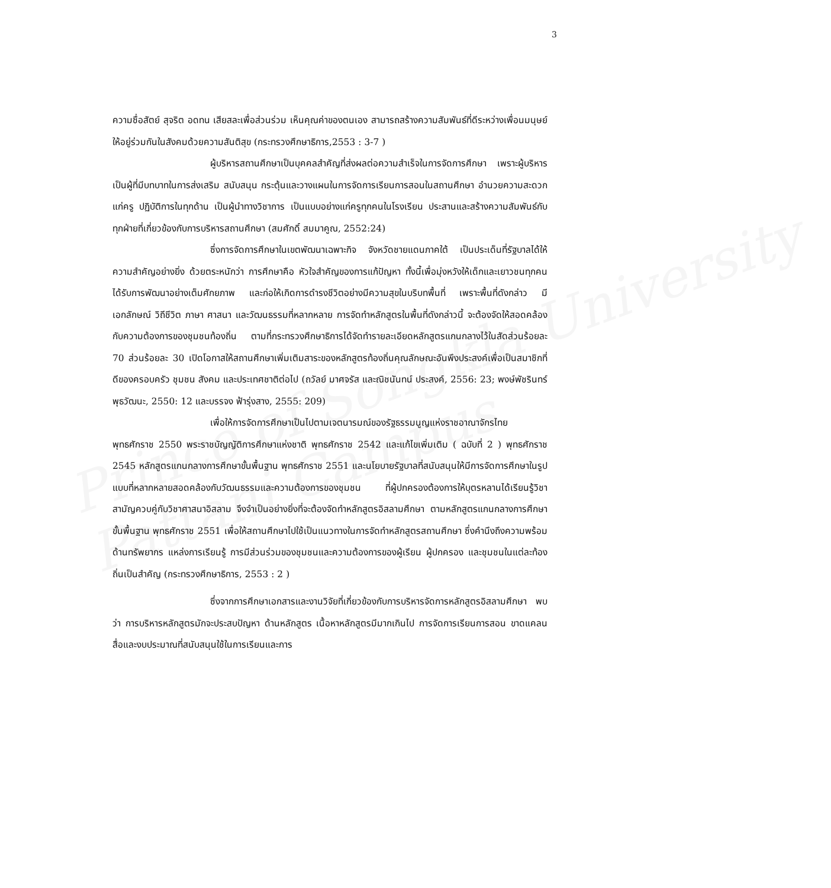Prince of Songkla University
Pattani Campus
3
ความซื่อสัตย์ สุจริต อดทน เสียสละเพื่อส่วนร่วม เห็นคุณค่าของตนเอง สามารถสร้างความสัมพันธ์ที่ดีระหว่างเพื่อนมนุษย์ให้อยู่ร่วมกันในสังคมด้วยความสันติสุข (กระทรวงศึกษาธิการ,2553 : 3-7 )
ผู้บริหารสถานศึกษาเป็นบุคคลสำคัญที่ส่งผลต่อความสำเร็จในการจัดการศึกษา เพราะผู้บริหารเป็นผู้ที่มีบทบาทในการส่งเสริม สนับสนุน กระตุ้นและวางแผนในการจัดการเรียนการสอนในสถานศึกษา อำนวยความสะดวกแก่ครู ปฏิบัติการในทุกด้าน เป็นผู้นำทางวิชาการ เป็นแบบอย่างแก่ครูทุกคนในโรงเรียน ประสานและสร้างความสัมพันธ์กับทุกฝ่ายที่เกี่ยวข้องกับการบริหารสถานศึกษา (สมศักดิ์ สมมาคูณ, 2552:24)
ซึ่งการจัดการศึกษาในเขตพัฒนาเฉพาะกิจ จังหวัดชายแดนภาคใต้ เป็นประเด็นที่รัฐบาลได้ให้ความสำคัญอย่างยิ่ง ด้วยตระหนักว่า การศึกษาคือ หัวใจสำคัญของการแก้ปัญหา ทั้งนี้เพื่อมุ่งหวังให้เด็กและเยาวชนทุกคนได้รับการพัฒนาอย่างเต็มศักยภาพ และก่อให้เกิดการดำรงชีวิตอย่างมีความสุขในบริบทพื้นที่ เพราะพื้นที่ดังกล่าว มีเอกลักษณ์ วิถีชีวิต ภาษา ศาสนา และวัฒนธรรมที่หลากหลาย การจัดทำหลักสูตรในพื้นที่ดังกล่าวนี้ จะต้องจัดให้สอดคล้องกับความต้องการของชุมชนท้องถิ่น ตามที่กระทรวงศึกษาธิการได้จัดทำรายละเอียดหลักสูตรแกนกลางไว้ในสัดส่วนร้อยละ 70 ส่วนร้อยละ 30 เปิดโอกาสให้สถานศึกษาเพิ่มเติมสาระของหลักสูตรท้องถิ่นคุณลักษณะอันพึงประสงค์เพื่อเป็นสมาชิกที่ดีของครอบครัว ชุมชน สังคม และประเทศชาติต่อไป (ถวัลย์ มาศจรัส และณิชนันทน์ ประสงค์, 2556: 23; พงษ์พัชรินทร์ พุธวัฒนะ, 2550: 12 และบรรจง ฟ้ารุ่งสาง, 2555: 209)
เพื่อให้การจัดการศึกษาเป็นไปตามเจตนารมณ์ของรัฐธรรมนูญแห่งราชอาณาจักรไทย พุทธศักราช 2550 พระราชบัญญัติการศึกษาแห่งชาติ พุทธศักราช 2542 และแก้ไขเพิ่มเติม ( ฉบับที่ 2 ) พุทธศักราช 2545 หลักสูตรแกนกลางการศึกษาขั้นพื้นฐาน พุทธศักราช 2551 และนโยบายรัฐบาลที่สนับสนุนให้มีการจัดการศึกษาในรูปแบบที่หลากหลายสอดคล้องกับวัฒนธรรมและความต้องการของชุมชน ที่ผู้ปกครองต้องการให้บุตรหลานได้เรียนรู้วิชาสามัญควบคู่กับวิชาศาสนาอิสลาม จึงจำเป็นอย่างยิ่งที่จะต้องจัดทำหลักสูตรอิสลามศึกษา ตามหลักสูตรแกนกลางการศึกษาขั้นพื้นฐาน พุทธศักราช 2551 เพื่อให้สถานศึกษาไปใช้เป็นแนวทางในการจัดทำหลักสูตรสถานศึกษา ซึ่งคำนึงถึงความพร้อมด้านทรัพยากร แหล่งการเรียนรู้ การมีส่วนร่วมของชุมชนและความต้องการของผู้เรียน ผู้ปกครอง และชุมชนในแต่ละท้องถิ่นเป็นสำคัญ (กระทรวงศึกษาธิการ, 2553 : 2 )
ซึ่งจากการศึกษาเอกสารและงานวิจัยที่เกี่ยวข้องกับการบริหารจัดการหลักสูตรอิสลามศึกษา พบว่า การบริหารหลักสูตรมักจะประสบปัญหา ด้านหลักสูตร เนื้อหาหลักสูตรมีมากเกินไป การจัดการเรียนการสอน ขาดแคลนสื่อและงบประมาณที่สนับสนุนใช้ในการเรียนและการ